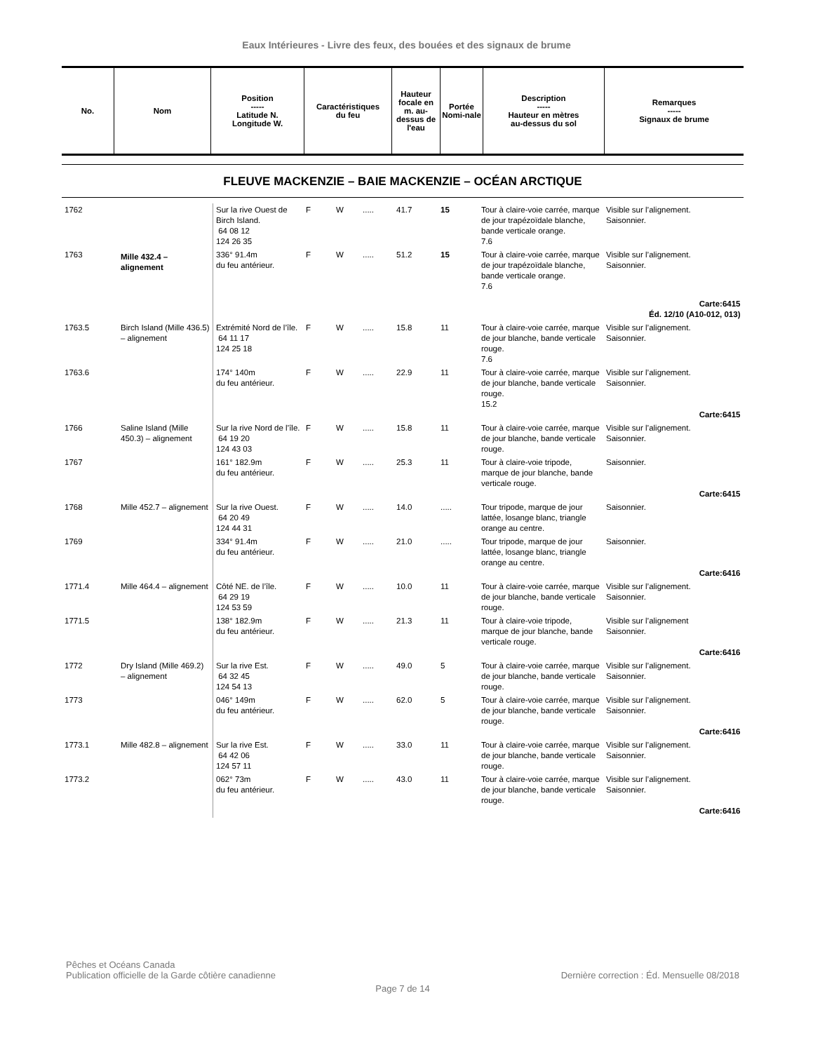Eaux Intérieures - Livre des feux, des bouées et des signaux de brume
| No. | Nom | Position ----- Latitude N. Longitude W. | Caractéristiques du feu | Hauteur focale en m. au-dessus de l'eau | Portée Nomi-nale | Description ----- Hauteur en mètres au-dessus du sol | Remarques ----- Signaux de brume |
| --- | --- | --- | --- | --- | --- | --- | --- |
FLEUVE MACKENZIE – BAIE MACKENZIE – OCÉAN ARCTIQUE
| 1762 | Mille 432.4 – alignement | Sur la rive Ouest de Birch Island. 64 08 12 124 26 35 | F | W | ..... | 41.7 | 15 | Tour à claire-voie carrée, marque de jour trapézoïdale blanche, bande verticale orange. 7.6 | Visible sur l’alignement. Saisonnier. |
| 1763 | | 336° 91.4m du feu antérieur. | F | W | ..... | 51.2 | 15 | Tour à claire-voie carrée, marque de jour trapézoïdale blanche, bande verticale orange. 7.6 | Visible sur l’alignement. Saisonnier. Carte:6415 Éd. 12/10 (A10-012, 013) |
| 1763.5 | Birch Island (Mille 436.5) – alignement | Extrémité Nord de l’île. 64 11 17 124 25 18 | F | W | ..... | 15.8 | 11 | Tour à claire-voie carrée, marque de jour blanche, bande verticale rouge. 7.6 | Visible sur l’alignement. Saisonnier. |
| 1763.6 | | 174° 140m du feu antérieur. | F | W | ..... | 22.9 | 11 | Tour à claire-voie carrée, marque de jour blanche, bande verticale rouge. 15.2 | Visible sur l’alignement. Saisonnier. Carte:6415 |
| 1766 | Saline Island (Mille 450.3) – alignement | Sur la rive Nord de l’île. 64 19 20 124 43 03 | F | W | ..... | 15.8 | 11 | Tour à claire-voie carrée, marque de jour blanche, bande verticale rouge. | Visible sur l’alignement. Saisonnier. |
| 1767 | | 161° 182.9m du feu antérieur. | F | W | ..... | 25.3 | 11 | Tour à claire-voie tripode, marque de jour blanche, bande verticale rouge. | Saisonnier. Carte:6415 |
| 1768 | Mille 452.7 – alignement | Sur la rive Ouest. 64 20 49 124 44 31 | F | W | ..... | 14.0 | ..... | Tour tripode, marque de jour lattée, losange blanc, triangle orange au centre. | Saisonnier. |
| 1769 | | 334° 91.4m du feu antérieur. | F | W | ..... | 21.0 | ..... | Tour tripode, marque de jour lattée, losange blanc, triangle orange au centre. | Saisonnier. Carte:6416 |
| 1771.4 | Mille 464.4 – alignement | Côté NE. de l’île. 64 29 19 124 53 59 | F | W | ..... | 10.0 | 11 | Tour à claire-voie carrée, marque de jour blanche, bande verticale rouge. | Visible sur l’alignement. Saisonnier. |
| 1771.5 | | 138° 182.9m du feu antérieur. | F | W | ..... | 21.3 | 11 | Tour à claire-voie tripode, marque de jour blanche, bande verticale rouge. | Visible sur l’alignement Saisonnier. Carte:6416 |
| 1772 | Dry Island (Mille 469.2) – alignement | Sur la rive Est. 64 32 45 124 54 13 | F | W | ..... | 49.0 | 5 | Tour à claire-voie carrée, marque de jour blanche, bande verticale rouge. | Visible sur l’alignement. Saisonnier. |
| 1773 | | 046° 149m du feu antérieur. | F | W | ..... | 62.0 | 5 | Tour à claire-voie carrée, marque de jour blanche, bande verticale rouge. | Visible sur l’alignement. Saisonnier. Carte:6416 |
| 1773.1 | Mille 482.8 – alignement | Sur la rive Est. 64 42 06 124 57 11 | F | W | ..... | 33.0 | 11 | Tour à claire-voie carrée, marque de jour blanche, bande verticale rouge. | Visible sur l’alignement. Saisonnier. |
| 1773.2 | | 062° 73m du feu antérieur. | F | W | ..... | 43.0 | 11 | Tour à claire-voie carrée, marque de jour blanche, bande verticale rouge. | Visible sur l’alignement. Saisonnier. Carte:6416 |
Pêches et Océans Canada
Publication officielle de la Garde côtière canadienne Dernière correction : Éd. Mensuelle 08/2018
Page 7 de 14